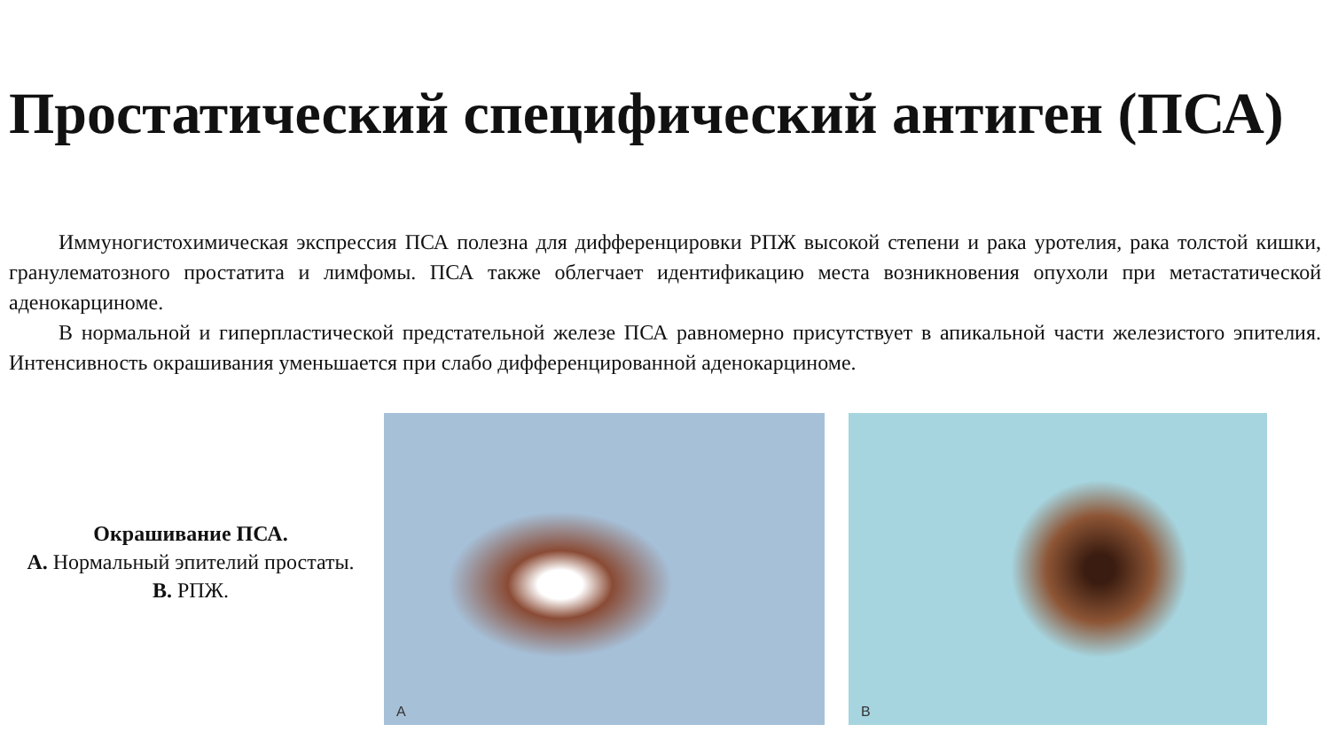Простатический специфический антиген (ПСА)
Иммуногистохимическая экспрессия ПСА полезна для дифференцировки РПЖ высокой степени и рака уротелия, рака толстой кишки, гранулематозного простатита и лимфомы. ПСА также облегчает идентификацию места возникновения опухоли при метастатической аденокарциноме.
В нормальной и гиперпластической предстательной железе ПСА равномерно присутствует в апикальной части железистого эпителия. Интенсивность окрашивания уменьшается при слабо дифференцированной аденокарциноме.
Окрашивание ПСА.
A. Нормальный эпителий простаты.
B. РПЖ.
A
B